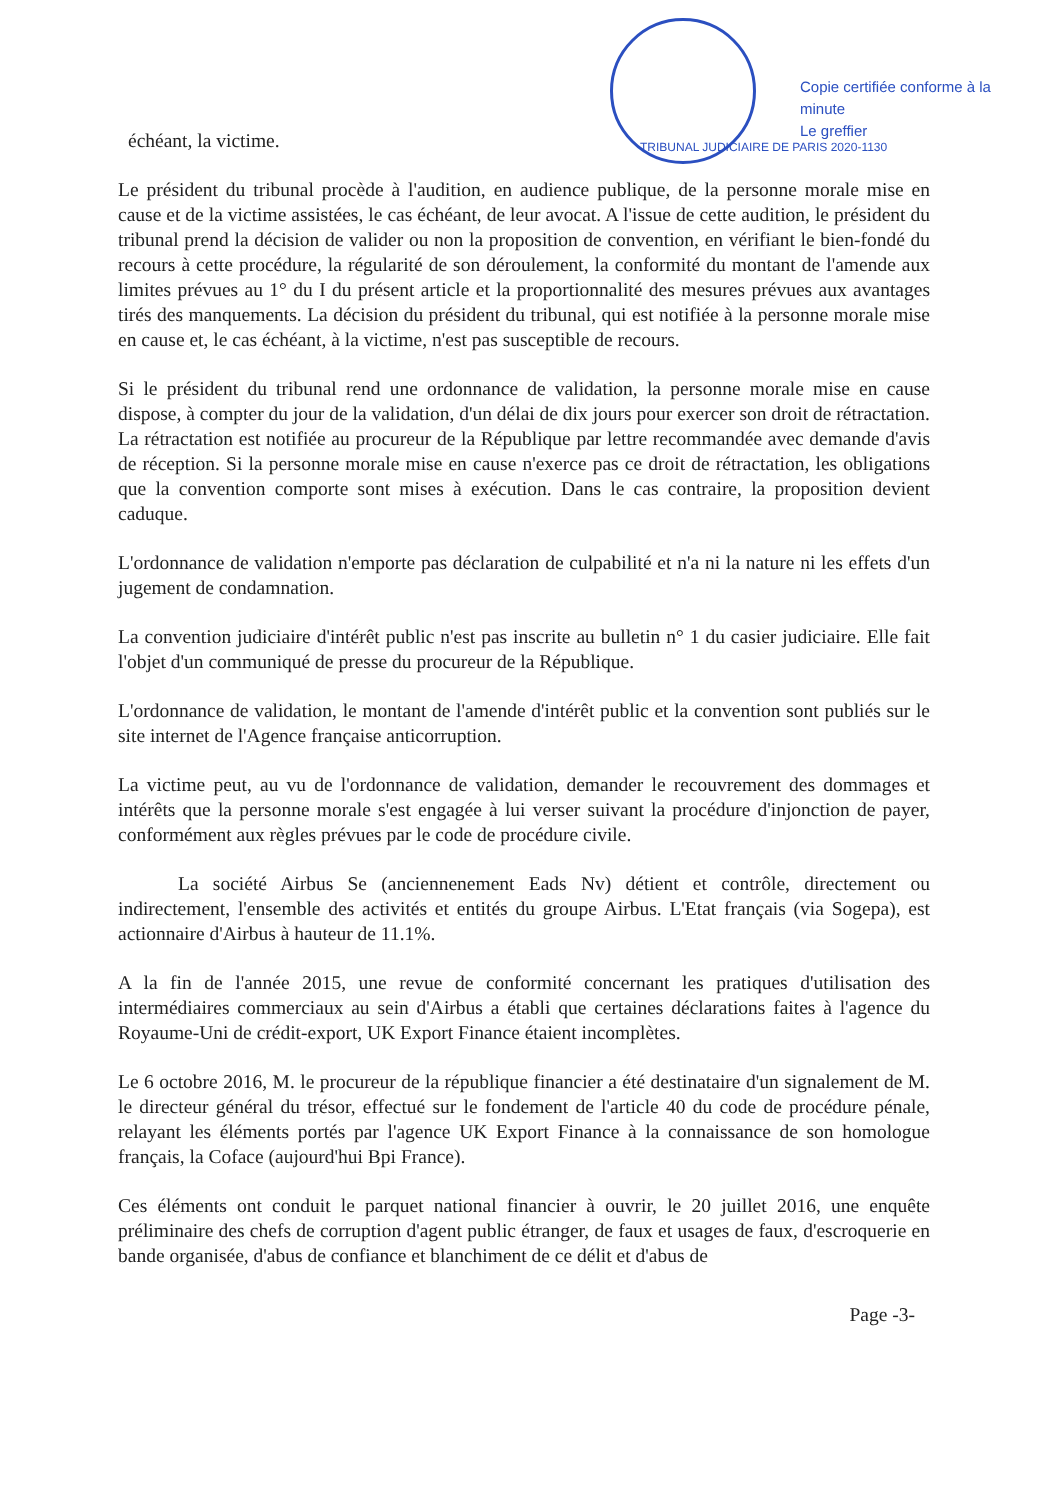TRIBUNAL JUDICIAIRE DE PARIS 2020-1130
Copie certifiée conforme à la minute
Le greffier
échéant, la victime.
Le président du tribunal procède à l'audition, en audience publique, de la personne morale mise en cause et de la victime assistées, le cas échéant, de leur avocat. A l'issue de cette audition, le président du tribunal prend la décision de valider ou non la proposition de convention, en vérifiant le bien-fondé du recours à cette procédure, la régularité de son déroulement, la conformité du montant de l'amende aux limites prévues au 1° du I du présent article et la proportionnalité des mesures prévues aux avantages tirés des manquements. La décision du président du tribunal, qui est notifiée à la personne morale mise en cause et, le cas échéant, à la victime, n'est pas susceptible de recours.
Si le président du tribunal rend une ordonnance de validation, la personne morale mise en cause dispose, à compter du jour de la validation, d'un délai de dix jours pour exercer son droit de rétractation. La rétractation est notifiée au procureur de la République par lettre recommandée avec demande d'avis de réception. Si la personne morale mise en cause n'exerce pas ce droit de rétractation, les obligations que la convention comporte sont mises à exécution. Dans le cas contraire, la proposition devient caduque.
L'ordonnance de validation n'emporte pas déclaration de culpabilité et n'a ni la nature ni les effets d'un jugement de condamnation.
La convention judiciaire d'intérêt public n'est pas inscrite au bulletin n° 1 du casier judiciaire. Elle fait l'objet d'un communiqué de presse du procureur de la République.
L'ordonnance de validation, le montant de l'amende d'intérêt public et la convention sont publiés sur le site internet de l'Agence française anticorruption.
La victime peut, au vu de l'ordonnance de validation, demander le recouvrement des dommages et intérêts que la personne morale s'est engagée à lui verser suivant la procédure d'injonction de payer, conformément aux règles prévues par le code de procédure civile.
La société Airbus Se (anciennenement Eads Nv) détient et contrôle, directement ou indirectement, l'ensemble des activités et entités du groupe Airbus. L'Etat français (via Sogepa), est actionnaire d'Airbus à hauteur de 11.1%.
A la fin de l'année 2015, une revue de conformité concernant les pratiques d'utilisation des intermédiaires commerciaux au sein d'Airbus a établi que certaines déclarations faites à l'agence du Royaume-Uni de crédit-export, UK Export Finance étaient incomplètes.
Le 6 octobre 2016, M. le procureur de la république financier a été destinataire d'un signalement de M. le directeur général du trésor, effectué sur le fondement de l'article 40 du code de procédure pénale, relayant les éléments portés par l'agence UK Export Finance à la connaissance de son homologue français, la Coface (aujourd'hui Bpi France).
Ces éléments ont conduit le parquet national financier à ouvrir, le 20 juillet 2016, une enquête préliminaire des chefs de corruption d'agent public étranger, de faux et usages de faux, d'escroquerie en bande organisée, d'abus de confiance et blanchiment de ce délit et d'abus de
Page -3-